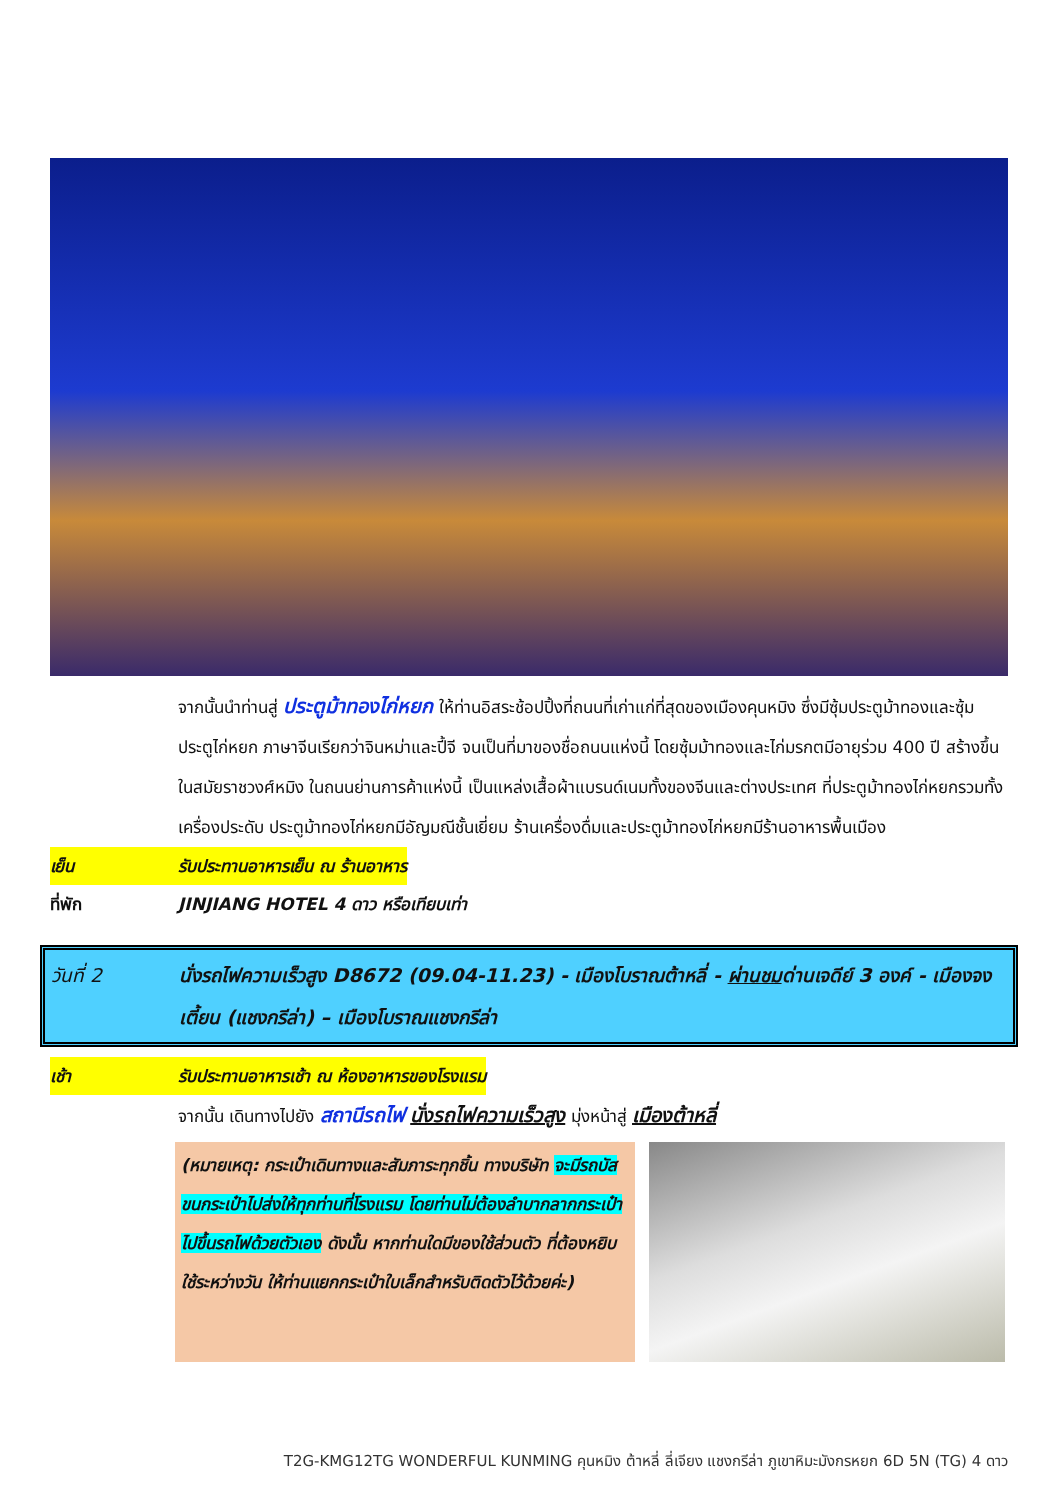จากนั้นนำท่านสู่ ประตูม้าทองไก่หยก ให้ท่านอิสระช้อปปิ้งที่ถนนที่เก่าแก่ที่สุดของเมืองคุนหมิง ซึ่งมีซุ้มประตูม้าทองและซุ้มประตูไก่หยก ภาษาจีนเรียกว่าจินหม่าและปี้จี จนเป็นที่มาของชื่อถนนแห่งนี้ โดยซุ้มม้าทองและไก่มรกตมีอายุร่วม 400 ปี สร้างขึ้นในสมัยราชวงศ์หมิง ในถนนย่านการค้าแห่งนี้ เป็นแหล่งเสื้อผ้าแบรนด์เนมทั้งของจีนและต่างประเทศ ที่ประตูม้าทองไก่หยกรวมทั้งเครื่องประดับ ประตูม้าทองไก่หยกมีอัญมณีชั้นเยี่ยม ร้านเครื่องดื่มและประตูม้าทองไก่หยกมีร้านอาหารพื้นเมือง
เย็น รับประทานอาหารเย็น ณ ร้านอาหาร
ที่พัก JINJIANG HOTEL 4 ดาว หรือเทียบเท่า
วันที่ 2 นั่งรถไฟความเร็วสูง D8672 (09.04-11.23) - เมืองโบราณต้าหลี่ - ผ่านชมด่านเจดีย์ 3 องค์ - เมืองจงเตี้ยน (แชงกรีล่า) – เมืองโบราณแชงกรีล่า
เช้า รับประทานอาหารเช้า ณ ห้องอาหารของโรงแรม
จากนั้น เดินทางไปยัง สถานีรถไฟ นั่งรถไฟความเร็วสูง มุ่งหน้าสู่ เมืองต้าหลี่
(หมายเหตุ: กระเป๋าเดินทางและสัมภาระทุกชิ้น ทางบริษัท จะมีรถบัสขนกระเป๋าไปส่งให้ทุกท่านที่โรงแรม โดยท่านไม่ต้องลำบากลากกระเป๋าไปขึ้นรถไฟด้วยตัวเอง ดังนั้น หากท่านใดมีของใช้ส่วนตัว ที่ต้องหยิบใช้ระหว่างวัน ให้ท่านแยกกระเป๋าใบเล็กสำหรับติดตัวไว้ด้วยค่ะ)
T2G-KMG12TG WONDERFUL KUNMING คุนหมิง ต้าหลี่ ลี่เจียง แชงกรีล่า ภูเขาหิมะมังกรหยก 6D 5N (TG) 4 ดาว